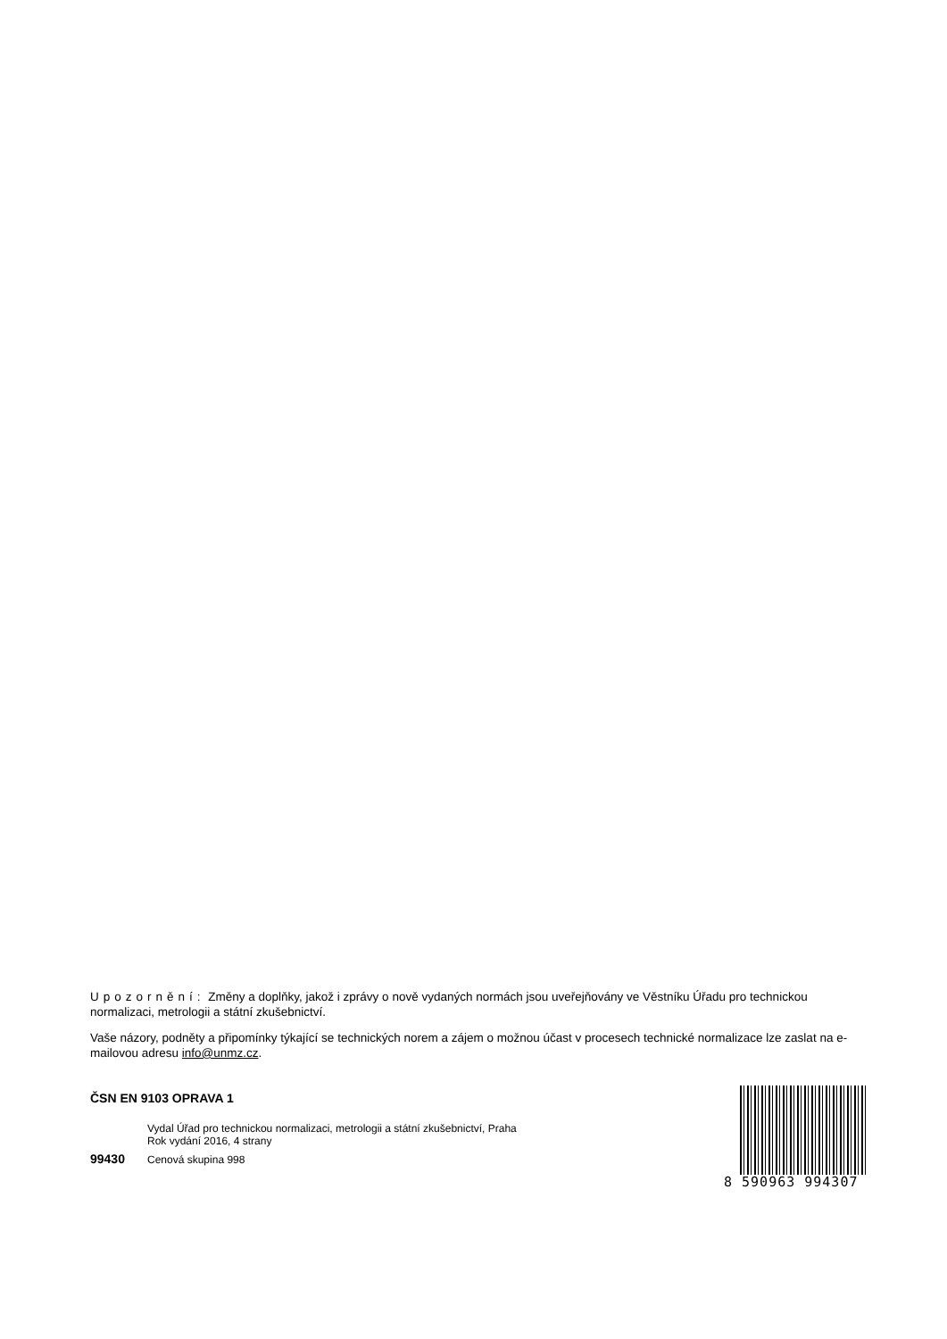Upozornění: Změny a doplňky, jakož i zprávy o nově vydaných normách jsou uveřejňovány ve Věstníku Úřadu pro technickou normalizaci, metrologii a státní zkušebnictví.
Vaše názory, podněty a připomínky týkající se technických norem a zájem o možnou účast v procesech technické normalizace lze zaslat na e-mailovou adresu info@unmz.cz.
ČSN EN 9103 OPRAVA 1
Vydal Úřad pro technickou normalizaci, metrologii a státní zkušebnictví, Praha
Rok vydání 2016, 4 strany
99430 Cenová skupina 998
8 590963 994307